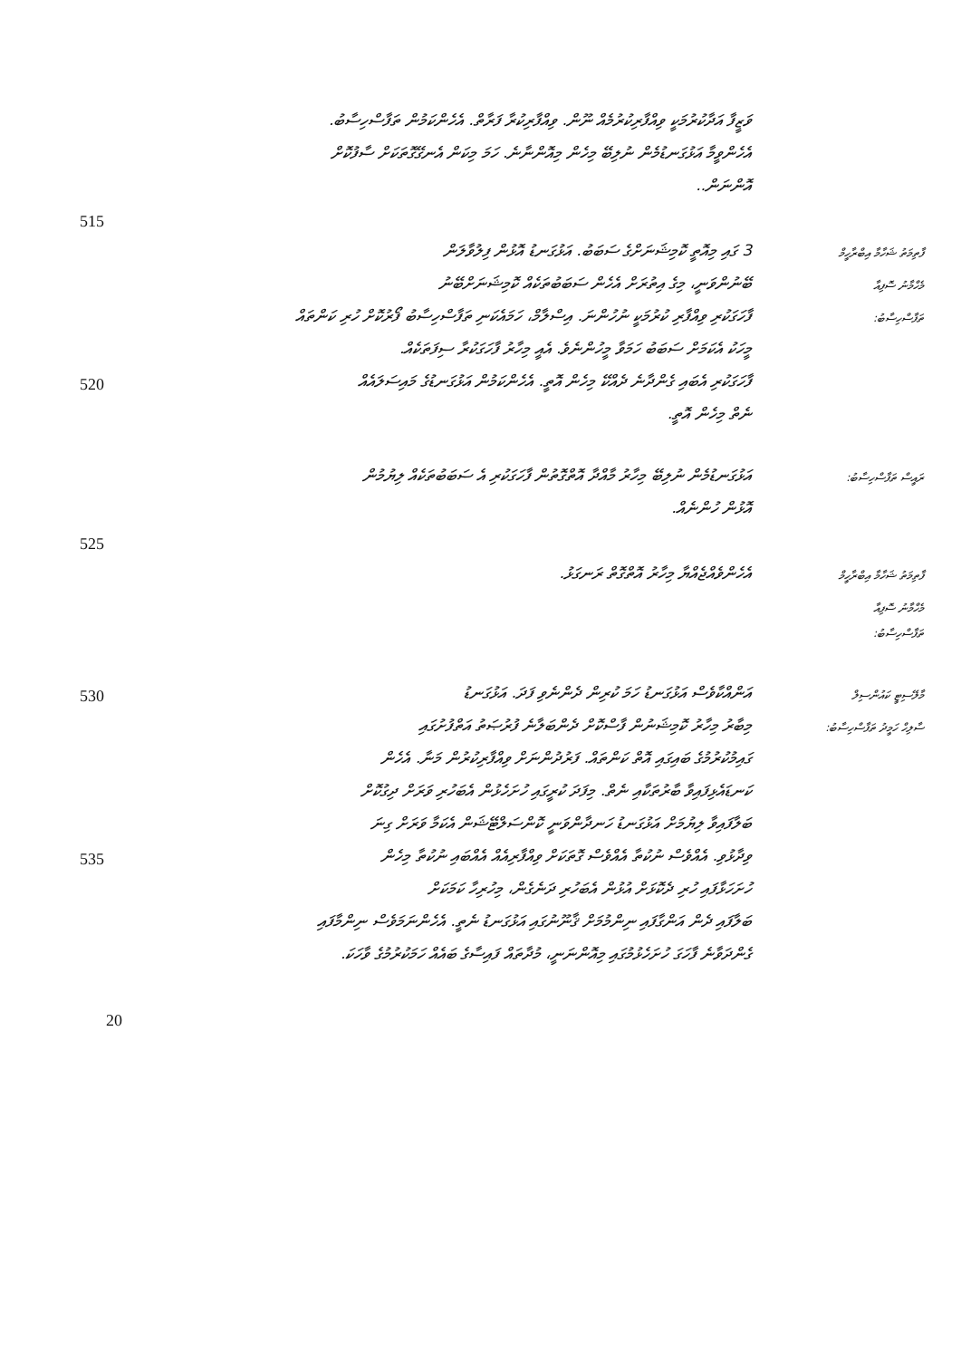ވަޒީފާ އަދާކުރުމަކީ ވިއްފާރިކުރުމެއް ނޫން. ވިއްފާރިކުރާ ފަރާތް. އެހެންކަމުން ތަފާސްހިސާބު.
އެހެންވީމާ އަޅުގަނޑުމެން ނުލިބޭ މިހެން މިއޮންނާނެ. ހަމަ މިކަން އެނގޭގޮތަކަށް ސާފުކޮށް
އޮންނަން..
515
3 ގައި މިއޮތީ ކޮމިޝަނަށްގެ ސަބަބު. އަޅުގަނޑު އޮޅުން ފިލުވާލަން
ފާތިމަތު ޝަހާމާ އިބްރާހީމް
ބޭނުންވަނީ، މިގެ އިތުރަށް އެހެން ސަބަބުތަކެއް ކޮމިޝަނަށްބޭނު
މެހްމާނު ސޮފިއާ
ފާހަގަކުރި ވިއްފާރި ކުރުމަކީ ނުހުންނަ. އިސްލާމް، ހަމައެކަނި ތަފާސްހިސާބު ފޯރުކޮށް ހުރި ކަންތައް
ތަފާސްހިސާބު:
މީހަކު އެކަމަށް ސަބަބު ހަމަވާ މީހުންނެވެ. އެއީ މިހާރު ފާހަގަކުރާ ސިފަތަކެއް.
520
ފާހަގަކުރި އެބައި ގެންދާނެ ދެއްކޭ މިހެން އޮތީ. އެހެންކަމުން އަޅުގަނޑުގެ މައިސަލައެއް
ނެތް މިހެން އޮތީ.
އަޅުގަނޑުމެން ނުލިބޭ މިހާރު މާއްދާ އޮތްގޮތުން ފާހަގަކުރި އެ ސަބަބުތަކެއް ލިޔުމުން
ރައީސް ތަފާސްހިސާބު:
އޮޅުން ހުންނެއް.
525
އެހެންވެއްޖެއްޔާ މިހާރު އޮތްގޮތް ރަނގަޅު.
ފާތިމަތު ޝަހާމާ އިބްރާހީމް
މެހްމާނު ސޮފިއާ
ތަފާސްހިސާބު:
530
އަންއްކާވެސް އަޅުގަނޑު ހަމަ ކުރިން ދެންނެވި ފަދަ. އަޅުގަނޑު
މާލޭސިޓީ ކައުންސިލް
މިބާރު މިހާރު ކޮމިޝަނުން ފާސްކޮށް ދެންބަލާނެ ފުރުޞަތު އަތްފުށުގައި
ސާލިހް ހަމީދު ތަފާސްހިސާބު:
ގައިމުކުރުމުގެ ބައިގައި އޮތް ކަންތައް. ފަރުދުންނަށް ވިއްފާރިކުރުން މަނާ. އެހެން
ކަނޑައެޅިފައިވާ ބާރުތަކާއި ނެތް. މިފަދަ ކުރީގައި ހުށަހެޅުން އެބަހުރި ވަރަށް ދިގުކޮށް
ބަލާފައިވާ ލިޔުމަށް އަޅުގަނޑު ހަނދާންވަނީ ކޮންސަލްޓޭޝަން އެކަމާ ވަރަށް ގިނަ
535
ވިދާޅުވި. އެއްވެސް ނުކުތާ އެއްވެސް ގޮތަކަށް ވިއްފާރިއެއް އެއްބައި ނުކުތާ މިހެން
ހުށަހަޅާފައި ހުރި ދެކޮޅަށް އުޅުން އެބަހުރި ދަނެގެން، މިހުރިހާ ކަމަކަށް
ބަލާފައި ދެން އަންގާފައި ނިންމުމަށް ޤާނޫނުގައި އަޅުގަނޑު ނެތީ. އެހެންނަމަވެސް ނިންމާފައި
ގެންދަވާނެ ފާހަގަ ހުށަހެޅުމުގައި މިއޮންނަނީ، މުދާތައް ފައިސާގެ ބައެއް ހަމަކުރުމުގެ ވާހަކަ.
20